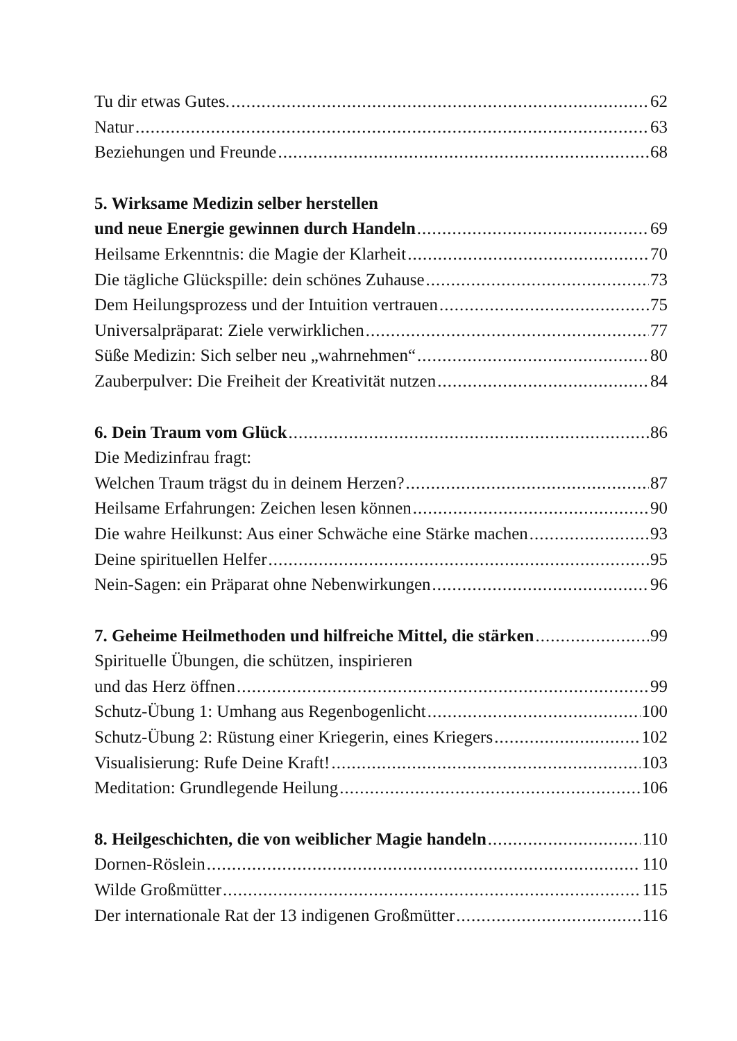Tu dir etwas Gutes. 62
Natur 63
Beziehungen und Freunde 68
5. Wirksame Medizin selber herstellen
und neue Energie gewinnen durch Handeln 69
Heilsame Erkenntnis: die Magie der Klarheit 70
Die tägliche Glückspille: dein schönes Zuhause 73
Dem Heilungsprozess und der Intuition vertrauen 75
Universalpräparat: Ziele verwirklichen 77
Süße Medizin: Sich selber neu „wahrnehmen“ 80
Zauberpulver: Die Freiheit der Kreativität nutzen 84
6. Dein Traum vom Glück 86
Die Medizinfrau fragt:
Welchen Traum trägst du in deinem Herzen? 87
Heilsame Erfahrungen: Zeichen lesen können 90
Die wahre Heilkunst: Aus einer Schwäche eine Stärke machen 93
Deine spirituellen Helfer 95
Nein-Sagen: ein Präparat ohne Nebenwirkungen 96
7. Geheime Heilmethoden und hilfreiche Mittel, die stärken 99
Spirituelle Übungen, die schützen, inspirieren
und das Herz öffnen 99
Schutz-Übung 1: Umhang aus Regenbogenlicht 100
Schutz-Übung 2: Rüstung einer Kriegerin, eines Kriegers 102
Visualisierung: Rufe Deine Kraft! 103
Meditation: Grundlegende Heilung 106
8. Heilgeschichten, die von weiblicher Magie handeln 110
Dornen-Röslein 110
Wilde Großmütter 115
Der internationale Rat der 13 indigenen Großmütter 116